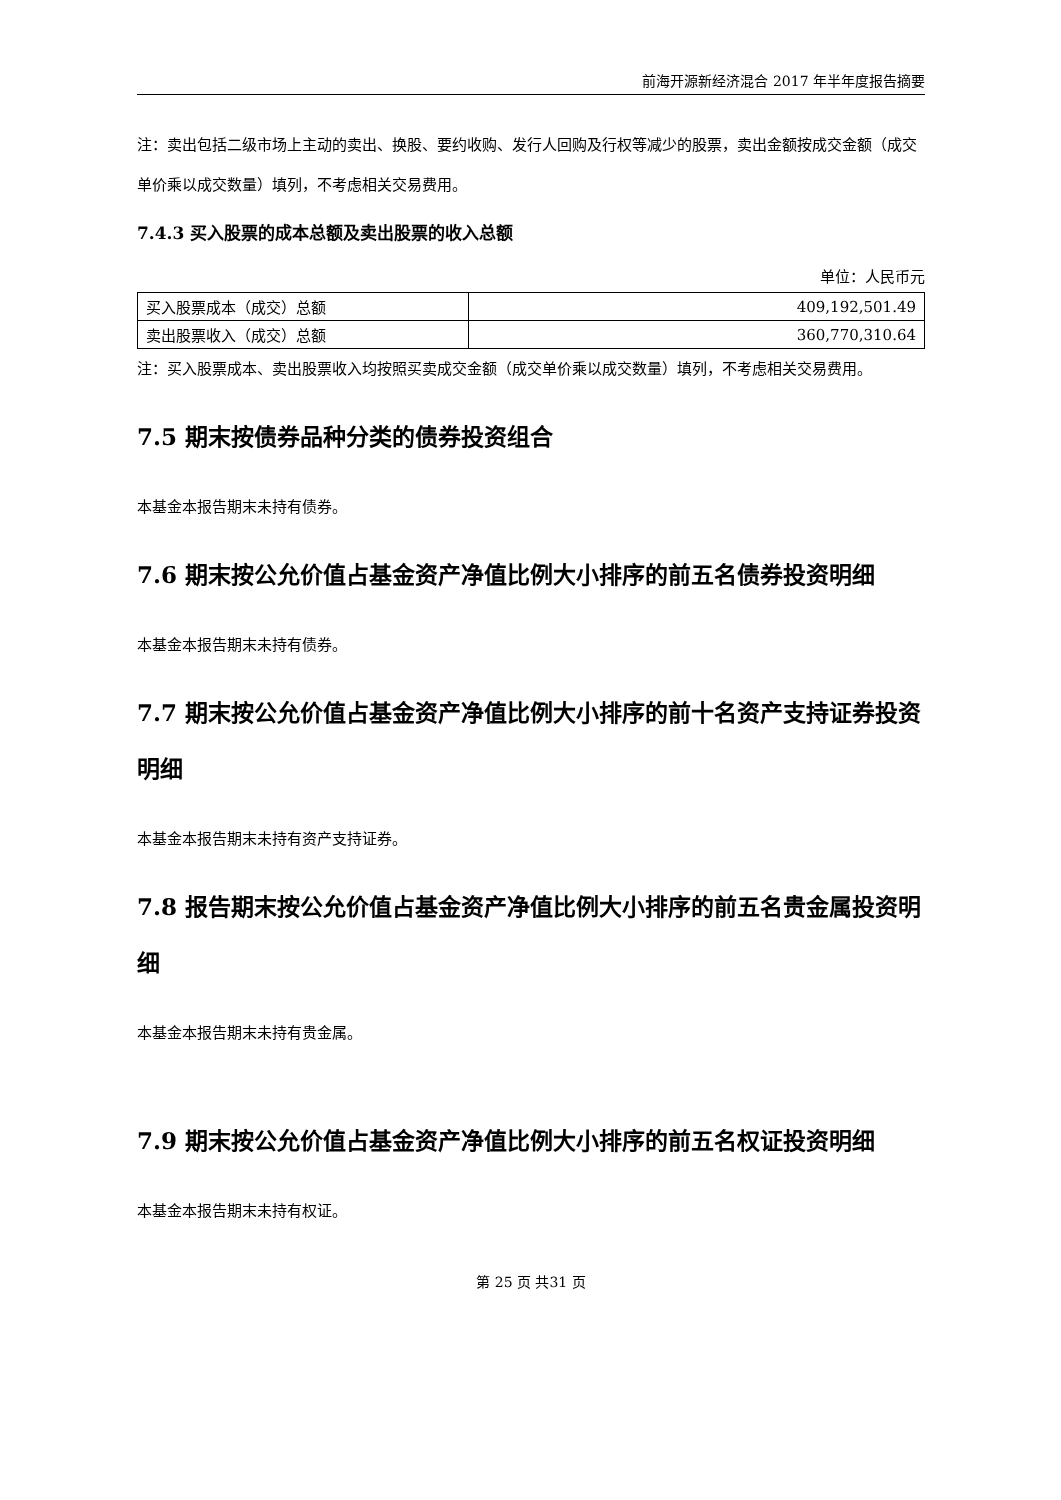前海开源新经济混合 2017 年半年度报告摘要
注：卖出包括二级市场上主动的卖出、换股、要约收购、发行人回购及行权等减少的股票，卖出金额按成交金额（成交单价乘以成交数量）填列，不考虑相关交易费用。
7.4.3 买入股票的成本总额及卖出股票的收入总额
单位：人民币元
| 买入股票成本（成交）总额 | 409,192,501.49 |
| 卖出股票收入（成交）总额 | 360,770,310.64 |
注：买入股票成本、卖出股票收入均按照买卖成交金额（成交单价乘以成交数量）填列，不考虑相关交易费用。
7.5 期末按债券品种分类的债券投资组合
本基金本报告期末未持有债券。
7.6 期末按公允价值占基金资产净值比例大小排序的前五名债券投资明细
本基金本报告期末未持有债券。
7.7 期末按公允价值占基金资产净值比例大小排序的前十名资产支持证券投资明细
本基金本报告期末未持有资产支持证券。
7.8 报告期末按公允价值占基金资产净值比例大小排序的前五名贵金属投资明细
本基金本报告期末未持有贵金属。
7.9 期末按公允价值占基金资产净值比例大小排序的前五名权证投资明细
本基金本报告期末未持有权证。
第 25 页 共31 页